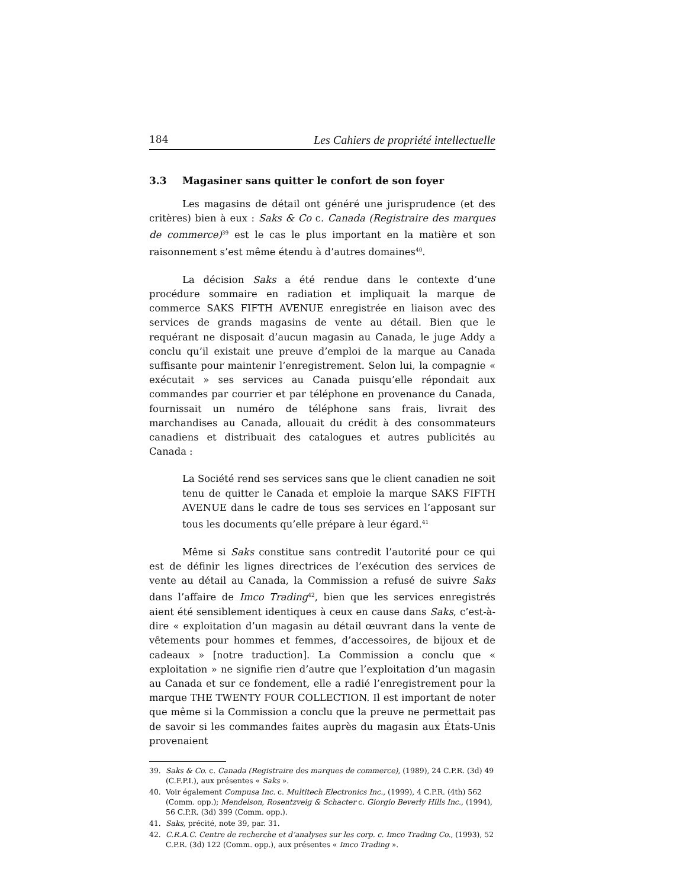184 Les Cahiers de propriété intellectuelle
3.3 Magasiner sans quitter le confort de son foyer
Les magasins de détail ont généré une jurisprudence (et des critères) bien à eux : Saks & Co c. Canada (Registraire des marques de commerce)<sup>39</sup> est le cas le plus important en la matière et son raisonnement s’est même étendu à d’autres domaines<sup>40</sup>.
La décision Saks a été rendue dans le contexte d’une procédure sommaire en radiation et impliquait la marque de commerce SAKS FIFTH AVENUE enregistrée en liaison avec des services de grands magasins de vente au détail. Bien que le requérant ne disposait d’aucun magasin au Canada, le juge Addy a conclu qu’il existait une preuve d’emploi de la marque au Canada suffisante pour maintenir l’enregistrement. Selon lui, la compagnie « exécutait » ses services au Canada puisqu’elle répondait aux commandes par courrier et par téléphone en provenance du Canada, fournissait un numéro de téléphone sans frais, livrait des marchandises au Canada, allouait du crédit à des consommateurs canadiens et distribuait des catalogues et autres publicités au Canada :
La Société rend ses services sans que le client canadien ne soit tenu de quitter le Canada et emploie la marque SAKS FIFTH AVENUE dans le cadre de tous ses services en l’apposant sur tous les documents qu’elle prépare à leur égard.<sup>41</sup>
Même si Saks constitue sans contredit l’autorité pour ce qui est de définir les lignes directrices de l’exécution des services de vente au détail au Canada, la Commission a refusé de suivre Saks dans l’affaire de Imco Trading<sup>42</sup>, bien que les services enregistrés aient été sensiblement identiques à ceux en cause dans Saks, c’est-à-dire « exploitation d’un magasin au détail œuvrant dans la vente de vêtements pour hommes et femmes, d’accessoires, de bijoux et de cadeaux » [notre traduction]. La Commission a conclu que « exploitation » ne signifie rien d’autre que l’exploitation d’un magasin au Canada et sur ce fondement, elle a radié l’enregistrement pour la marque THE TWENTY FOUR COLLECTION. Il est important de noter que même si la Commission a conclu que la preuve ne permettait pas de savoir si les commandes faites auprès du magasin aux États-Unis provenaient
39. Saks & Co. c. Canada (Registraire des marques de commerce), (1989), 24 C.P.R. (3d) 49 (C.F.P.I.), aux présentes « Saks ».
40. Voir également Compusa Inc. c. Multitech Electronics Inc., (1999), 4 C.P.R. (4th) 562 (Comm. opp.); Mendelson, Rosentzveig & Schacter c. Giorgio Beverly Hills Inc., (1994), 56 C.P.R. (3d) 399 (Comm. opp.).
41. Saks, précité, note 39, par. 31.
42. C.R.A.C. Centre de recherche et d’analyses sur les corp. c. Imco Trading Co., (1993), 52 C.P.R. (3d) 122 (Comm. opp.), aux présentes « Imco Trading ».